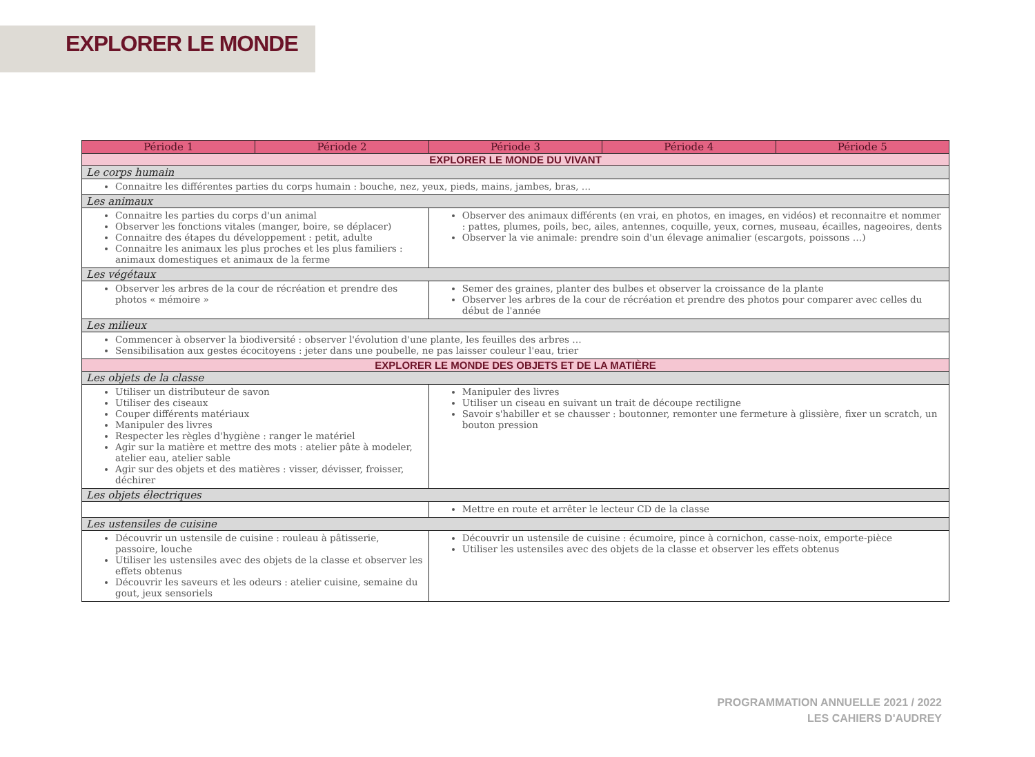EXPLORER LE MONDE
| Période 1 | Période 2 | Période 3 | Période 4 | Période 5 |
| --- | --- | --- | --- | --- |
| EXPLORER LE MONDE DU VIVANT | | | | |
| Le corps humain | | | | |
| Connaitre les différentes parties du corps humain : bouche, nez, yeux, pieds, mains, jambes, bras, … | | | | |
| Les animaux | | | | |
| Connaitre les parties du corps d'un animal Observer les fonctions vitales (manger, boire, se déplacer) Connaitre des étapes du développement : petit, adulte Connaitre les animaux les plus proches et les plus familiers : animaux domestiques et animaux de la ferme | | Observer des animaux différents (en vrai, en photos, en images, en vidéos) et reconnaitre et nommer : pattes, plumes, poils, bec, ailes, antennes, coquille, yeux, cornes, museau, écailles, nageoires, dents Observer la vie animale: prendre soin d'un élevage animalier (escargots, poissons …) | | |
| Les végétaux | | | | |
| Observer les arbres de la cour de récréation et prendre des photos « mémoire » | | Semer des graines, planter des bulbes et observer la croissance de la plante Observer les arbres de la cour de récréation et prendre des photos pour comparer avec celles du début de l'année | | |
| Les milieux | | | | |
| Commencer à observer la biodiversité : observer l'évolution d'une plante, les feuilles des arbres … Sensibilisation aux gestes écocitoyens : jeter dans une poubelle, ne pas laisser couleur l'eau, trier | | | | |
| EXPLORER LE MONDE DES OBJETS ET DE LA MATIÈRE | | | | |
| Les objets de la classe | | | | |
| Utiliser un distributeur de savon Utiliser des ciseaux Couper différents matériaux Manipuler des livres Respecter les règles d'hygiène : ranger le matériel Agir sur la matière et mettre des mots : atelier pâte à modeler, atelier eau, atelier sable Agir sur des objets et des matières : visser, dévisser, froisser, déchirer | | Manipuler des livres Utiliser un ciseau en suivant un trait de découpe rectiligne Savoir s'habiller et se chausser : boutonner, remonter une fermeture à glissière, fixer un scratch, un bouton pression | | |
| Les objets électriques | | | | |
| | | Mettre en route et arrêter le lecteur CD de la classe | | |
| Les ustensiles de cuisine | | | | |
| Découvrir un ustensile de cuisine : rouleau à pâtisserie, passoire, louche Utiliser les ustensiles avec des objets de la classe et observer les effets obtenus Découvrir les saveurs et les odeurs : atelier cuisine, semaine du gout, jeux sensoriels | | Découvrir un ustensile de cuisine : écumoire, pince à cornichon, casse-noix, emporte-pièce Utiliser les ustensiles avec des objets de la classe et observer les effets obtenus | | |
PROGRAMMATION ANNUELLE 2021 / 2022
LES CAHIERS D'AUDREY